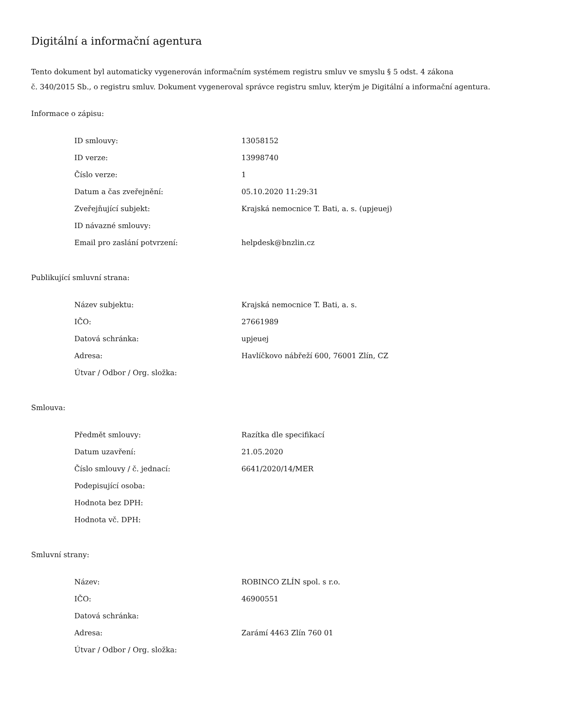Digitální a informační agentura
Tento dokument byl automaticky vygenerován informačním systémem registru smluv ve smyslu § 5 odst. 4 zákona
č. 340/2015 Sb., o registru smluv. Dokument vygeneroval správce registru smluv, kterým je Digitální a informační agentura.
Informace o zápisu:
| ID smlouvy: | 13058152 |
| ID verze: | 13998740 |
| Číslo verze: | 1 |
| Datum a čas zveřejnění: | 05.10.2020 11:29:31 |
| Zveřejňující subjekt: | Krajská nemocnice T. Bati, a. s. (upjeuej) |
| ID návazné smlouvy: | |
| Email pro zaslání potvrzení: | helpdesk@bnzlin.cz |
Publikující smluvní strana:
| Název subjektu: | Krajská nemocnice T. Bati, a. s. |
| IČO: | 27661989 |
| Datová schránka: | upjeuej |
| Adresa: | Havlíčkovo nábřeží 600, 76001 Zlín, CZ |
| Útvar / Odbor / Org. složka: | |
Smlouva:
| Předmět smlouvy: | Razítka dle specifikací |
| Datum uzavření: | 21.05.2020 |
| Číslo smlouvy / č. jednací: | 6641/2020/14/MER |
| Podepisující osoba: | |
| Hodnota bez DPH: | |
| Hodnota vč. DPH: | |
Smluvní strany:
| Název: | ROBINCO ZLÍN spol. s r.o. |
| IČO: | 46900551 |
| Datová schránka: | |
| Adresa: | Zarámí 4463 Zlín 760 01 |
| Útvar / Odbor / Org. složka: | |